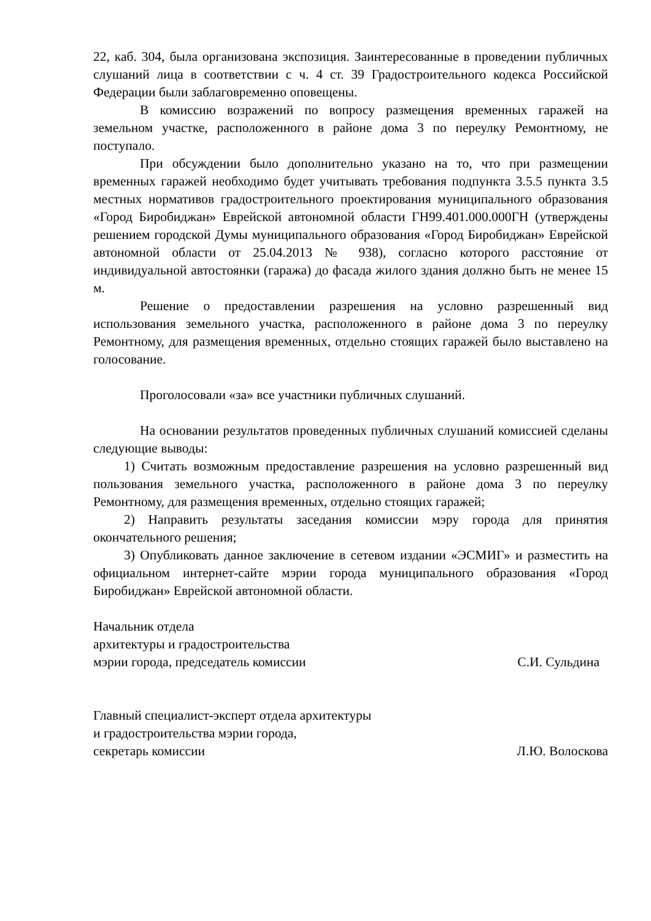22, каб. 304, была организована экспозиция. Заинтересованные в проведении публичных слушаний лица в соответствии с ч. 4 ст. 39 Градостроительного кодекса Российской Федерации были заблаговременно оповещены.
В комиссию возражений по вопросу размещения временных гаражей на земельном участке, расположенного в районе дома 3 по переулку Ремонтному, не поступало.
При обсуждении было дополнительно указано на то, что при размещении временных гаражей необходимо будет учитывать требования подпункта 3.5.5 пункта 3.5 местных нормативов градостроительного проектирования муниципального образования «Город Биробиджан» Еврейской автономной области ГН99.401.000.000ГН (утверждены решением городской Думы муниципального образования «Город Биробиджан» Еврейской автономной области от 25.04.2013 № 938), согласно которого расстояние от индивидуальной автостоянки (гаража) до фасада жилого здания должно быть не менее 15 м.
Решение о предоставлении разрешения на условно разрешенный вид использования земельного участка, расположенного в районе дома 3 по переулку Ремонтному, для размещения временных, отдельно стоящих гаражей было выставлено на голосование.
Проголосовали «за» все участники публичных слушаний.
На основании результатов проведенных публичных слушаний комиссией сделаны следующие выводы:
1) Считать возможным предоставление разрешения на условно разрешенный вид пользования земельного участка, расположенного в районе дома 3 по переулку Ремонтному, для размещения временных, отдельно стоящих гаражей;
2) Направить результаты заседания комиссии мэру города для принятия окончательного решения;
3) Опубликовать данное заключение в сетевом издании «ЭСМИГ» и разместить на официальном интернет-сайте мэрии города муниципального образования «Город Биробиджан» Еврейской автономной области.
Начальник отдела
архитектуры и градостроительства
мэрии города, председатель комиссии
С.И. Сульдина
Главный специалист-эксперт отдела архитектуры
и градостроительства мэрии города,
секретарь комиссии
Л.Ю. Волоскова